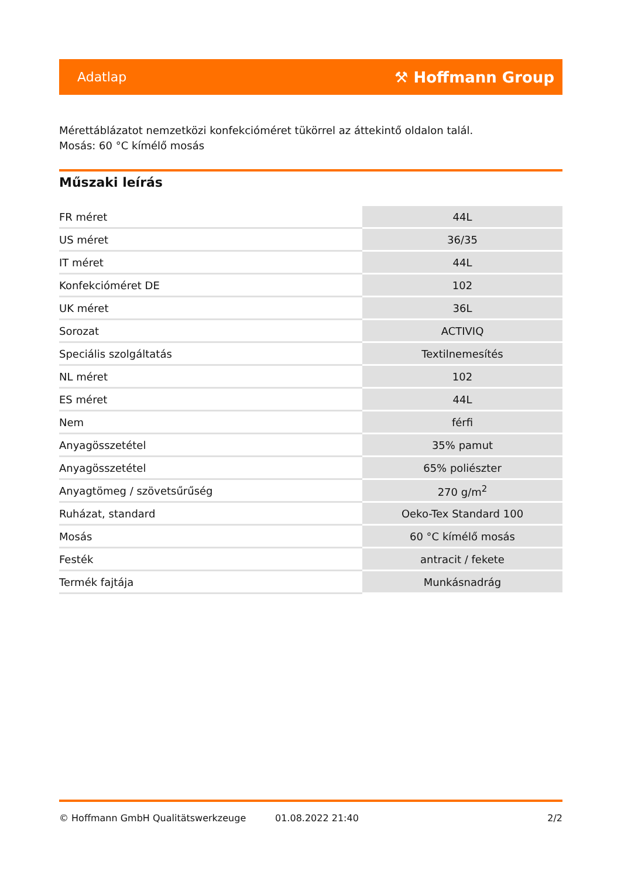Adatlap ⚒ Hoffmann Group
Mérettáblázatot nemzetközi konfekcióméret tükörrel az áttekintő oldalon talál.
Mosás: 60 °C kímélő mosás
Műszaki leírás
| FR méret | 44L |
| US méret | 36/35 |
| IT méret | 44L |
| Konfekcióméret DE | 102 |
| UK méret | 36L |
| Sorozat | ACTIVIQ |
| Speciális szolgáltatás | Textilnemesítés |
| NL méret | 102 |
| ES méret | 44L |
| Nem | férfi |
| Anyagösszetétel | 35% pamut |
| Anyagösszetétel | 65% poliészter |
| Anyagtömeg / szövetsűrűség | 270 g/m<sup>2</sup> |
| Ruházat, standard | Oeko-Tex Standard 100 |
| Mosás | 60 °C kímélő mosás |
| Festék | antracit / fekete |
| Termék fajtája | Munkásnadrág |
© Hoffmann GmbH Qualitätswerkzeuge 01.08.2022 21:40 2/2